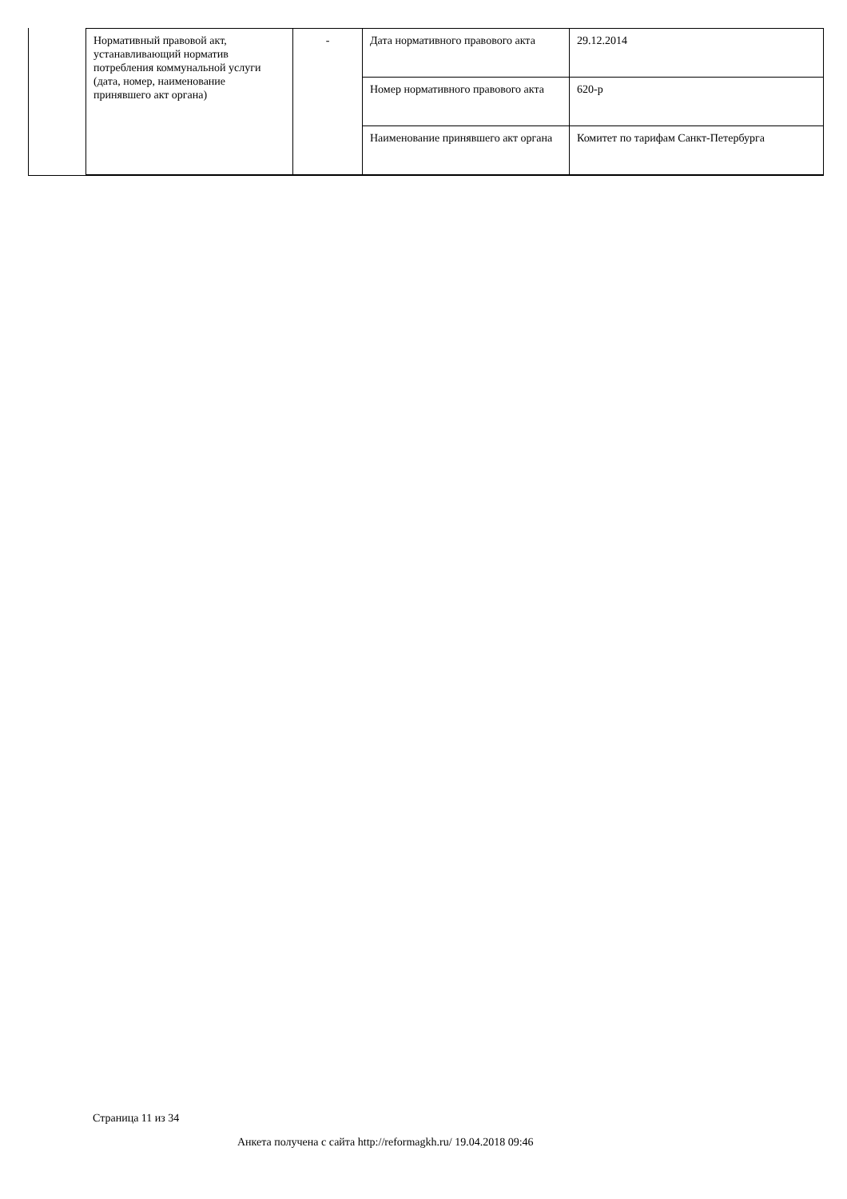| Нормативный правовой акт, устанавливающий норматив потребления коммунальной услуги (дата, номер, наименование принявшего акт органа) | - | Дата нормативного правового акта | 29.12.2014 |
| | | Номер нормативного правового акта | 620-р |
| | | Наименование принявшего акт органа | Комитет по тарифам Санкт-Петербурга |
Страница 11 из 34
Анкета получена с сайта http://reformagkh.ru/ 19.04.2018 09:46